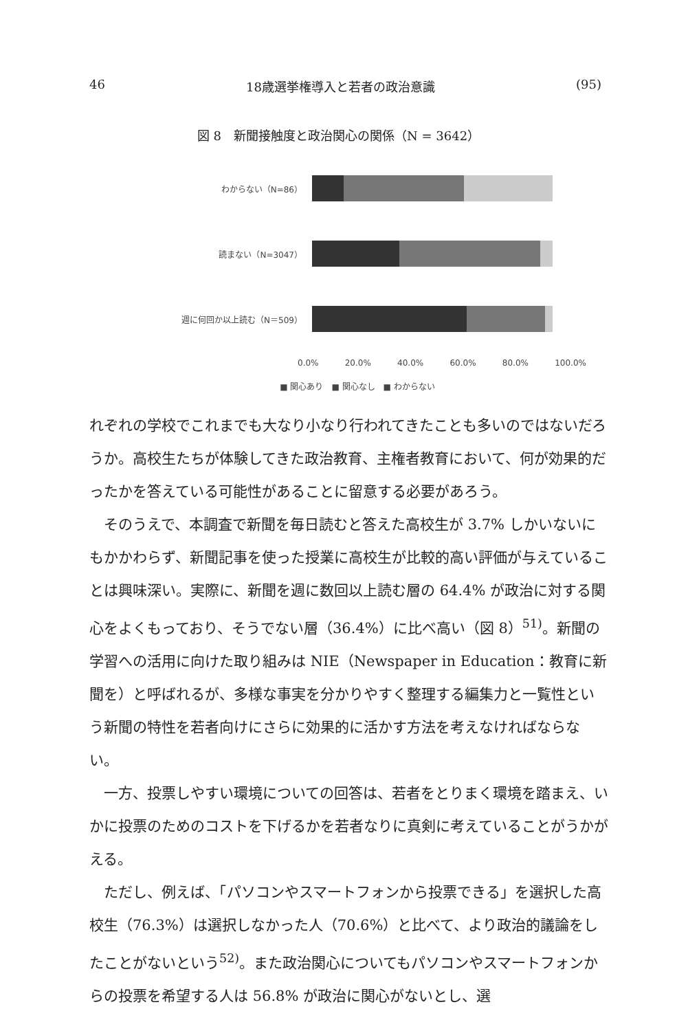46 18歳選挙権導入と若者の政治意識 (95)
図 8　新聞接触度と政治関心の関係（N = 3642）
わからない（N=86）
読まない（N=3047）
週に何回か以上読む（N＝509）
0.0% 20.0% 40.0% 60.0% 80.0% 100.0%
■ 関心あり　■ 関心なし　■ わからない
れぞれの学校でこれまでも大なり小なり行われてきたことも多いのではないだろうか。高校生たちが体験してきた政治教育、主権者教育において、何が効果的だったかを答えている可能性があることに留意する必要があろう。
そのうえで、本調査で新聞を毎日読むと答えた高校生が 3.7% しかいないにもかかわらず、新聞記事を使った授業に高校生が比較的高い評価が与えていることは興味深い。実際に、新聞を週に数回以上読む層の 64.4% が政治に対する関心をよくもっており、そうでない層（36.4%）に比べ高い（図 8）<sup>51)</sup>。新聞の学習への活用に向けた取り組みは NIE（Newspaper in Education：教育に新聞を）と呼ばれるが、多様な事実を分かりやすく整理する編集力と一覧性という新聞の特性を若者向けにさらに効果的に活かす方法を考えなければならない。
一方、投票しやすい環境についての回答は、若者をとりまく環境を踏まえ、いかに投票のためのコストを下げるかを若者なりに真剣に考えていることがうかがえる。
ただし、例えば、「パソコンやスマートフォンから投票できる」を選択した高校生（76.3%）は選択しなかった人（70.6%）と比べて、より政治的議論をしたことがないという<sup>52)</sup>。また政治関心についてもパソコンやスマートフォンからの投票を希望する人は 56.8% が政治に関心がないとし、選